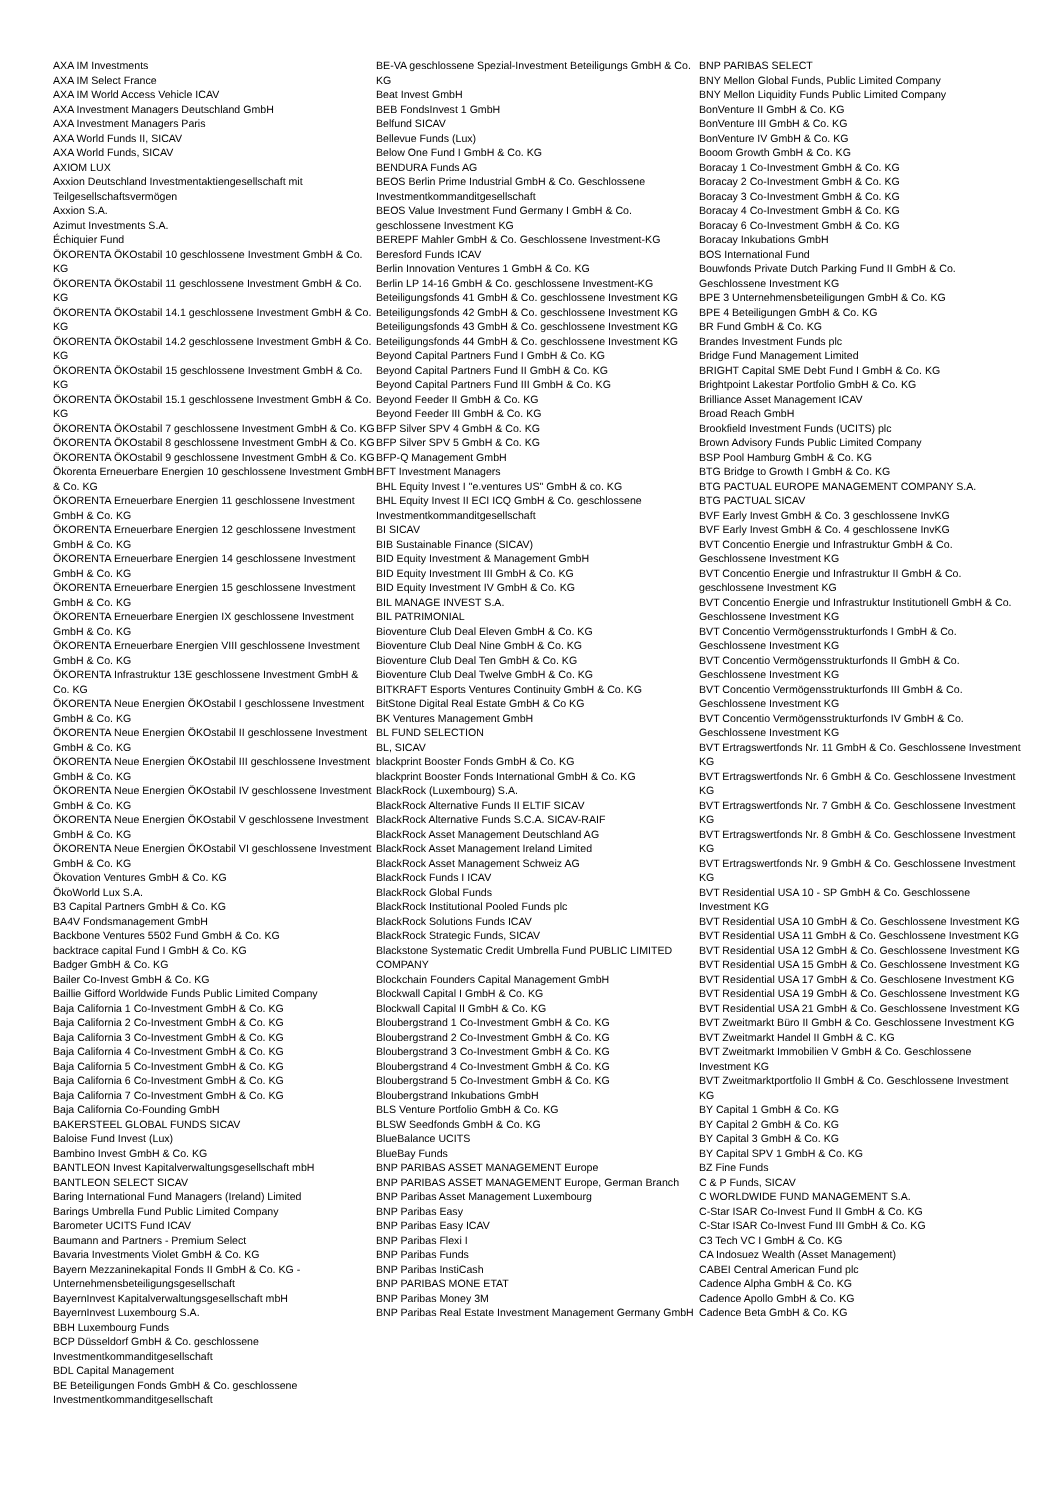AXA IM Investments
AXA IM Select France
AXA IM World Access Vehicle ICAV
AXA Investment Managers Deutschland GmbH
AXA Investment Managers Paris
AXA World Funds II, SICAV
AXA World Funds, SICAV
AXIOM LUX
Axxion Deutschland Investmentaktiengesellschaft mit Teilgesellschaftsvermögen
Axxion S.A.
Azimut Investments S.A.
Échiquier Fund
ÖKORENTA ÖKOstabil 10 geschlossene Investment GmbH & Co. KG
ÖKORENTA ÖKOstabil 11 geschlossene Investment GmbH & Co. KG
ÖKORENTA ÖKOstabil 14.1 geschlossene Investment GmbH & Co. KG
ÖKORENTA ÖKOstabil 14.2 geschlossene Investment GmbH & Co. KG
ÖKORENTA ÖKOstabil 15 geschlossene Investment GmbH & Co. KG
ÖKORENTA ÖKOstabil 15.1 geschlossene Investment GmbH & Co. KG
ÖKORENTA ÖKOstabil 7 geschlossene Investment GmbH & Co. KG
ÖKORENTA ÖKOstabil 8 geschlossene Investment GmbH & Co. KG
ÖKORENTA ÖKOstabil 9 geschlossene Investment GmbH & Co. KG
Ökorenta Erneuerbare Energien 10 geschlossene Investment GmbH & Co. KG
ÖKORENTA Erneuerbare Energien 11 geschlossene Investment GmbH & Co. KG
ÖKORENTA Erneuerbare Energien 12 geschlossene Investment GmbH & Co. KG
ÖKORENTA Erneuerbare Energien 14 geschlossene Investment GmbH & Co. KG
ÖKORENTA Erneuerbare Energien 15 geschlossene Investment GmbH & Co. KG
ÖKORENTA Erneuerbare Energien IX geschlossene Investment GmbH & Co. KG
ÖKORENTA Erneuerbare Energien VIII geschlossene Investment GmbH & Co. KG
ÖKORENTA Infrastruktur 13E geschlossene Investment GmbH & Co. KG
ÖKORENTA Neue Energien ÖKOstabil I geschlossene Investment GmbH & Co. KG
ÖKORENTA Neue Energien ÖKOstabil II geschlossene Investment GmbH & Co. KG
ÖKORENTA Neue Energien ÖKOstabil III geschlossene Investment GmbH & Co. KG
ÖKORENTA Neue Energien ÖKOstabil IV geschlossene Investment GmbH & Co. KG
ÖKORENTA Neue Energien ÖKOstabil V geschlossene Investment GmbH & Co. KG
ÖKORENTA Neue Energien ÖKOstabil VI geschlossene Investment GmbH & Co. KG
Ökovation Ventures GmbH & Co. KG
ÖkoWorld Lux S.A.
B3 Capital Partners GmbH & Co. KG
BA4V Fondsmanagement GmbH
Backbone Ventures 5502 Fund GmbH & Co. KG
backtrace capital Fund I GmbH & Co. KG
Badger GmbH & Co. KG
Bailer Co-Invest GmbH & Co. KG
Baillie Gifford Worldwide Funds Public Limited Company
Baja California 1 Co-Investment GmbH & Co. KG
Baja California 2 Co-Investment GmbH & Co. KG
Baja California 3 Co-Investment GmbH & Co. KG
Baja California 4 Co-Investment GmbH & Co. KG
Baja California 5 Co-Investment GmbH & Co. KG
Baja California 6 Co-Investment GmbH & Co. KG
Baja California 7 Co-Investment GmbH & Co. KG
Baja California Co-Founding GmbH
BAKERSTEEL GLOBAL FUNDS SICAV
Baloise Fund Invest (Lux)
Bambino Invest GmbH & Co. KG
BANTLEON Invest Kapitalverwaltungsgesellschaft mbH
BANTLEON SELECT SICAV
Baring International Fund Managers (Ireland) Limited
Barings Umbrella Fund Public Limited Company
Barometer UCITS Fund ICAV
Baumann and Partners - Premium Select
Bavaria Investments Violet GmbH & Co. KG
Bayern Mezzaninekapital Fonds II GmbH & Co. KG - Unternehmensbeteiligungsgesellschaft
BayernInvest Kapitalverwaltungsgesellschaft mbH
BayernInvest Luxembourg S.A.
BBH Luxembourg Funds
BCP Düsseldorf GmbH & Co. geschlossene Investmentkommanditgesellschaft
BDL Capital Management
BE Beteiligungen Fonds GmbH & Co. geschlossene Investmentkommanditgesellschaft
BE-VA geschlossene Spezial-Investment Beteiligungs GmbH & Co. KG
Beat Invest GmbH
BEB FondsInvest 1 GmbH
Belfund SICAV
Bellevue Funds (Lux)
Below One Fund I GmbH & Co. KG
BENDURA Funds AG
BEOS Berlin Prime Industrial GmbH & Co. Geschlossene Investmentkommanditgesellschaft
BEOS Value Investment Fund Germany I GmbH & Co. geschlossene Investment KG
BEREPF Mahler GmbH & Co. Geschlossene Investment-KG
Beresford Funds ICAV
Berlin Innovation Ventures 1 GmbH & Co. KG
Berlin LP 14-16 GmbH & Co. geschlossene Investment-KG
Beteiligungsfonds 41 GmbH & Co. geschlossene Investment KG
Beteiligungsfonds 42 GmbH & Co. geschlossene Investment KG
Beteiligungsfonds 43 GmbH & Co. geschlossene Investment KG
Beteiligungsfonds 44 GmbH & Co. geschlossene Investment KG
Beyond Capital Partners Fund I GmbH & Co. KG
Beyond Capital Partners Fund II GmbH & Co. KG
Beyond Capital Partners Fund III GmbH & Co. KG
Beyond Feeder II GmbH & Co. KG
Beyond Feeder III GmbH & Co. KG
BFP Silver SPV 4 GmbH & Co. KG
BFP Silver SPV 5 GmbH & Co. KG
BFP-Q Management GmbH
BFT Investment Managers
BHL Equity Invest I "e.ventures US" GmbH & co. KG
BHL Equity Invest II ECI ICQ GmbH & Co. geschlossene Investmentkommanditgesellschaft
BI SICAV
BIB Sustainable Finance (SICAV)
BID Equity Investment & Management GmbH
BID Equity Investment III GmbH & Co. KG
BID Equity Investment IV GmbH & Co. KG
BIL MANAGE INVEST S.A.
BIL PATRIMONIAL
Bioventure Club Deal Eleven GmbH & Co. KG
Bioventure Club Deal Nine GmbH & Co. KG
Bioventure Club Deal Ten GmbH & Co. KG
Bioventure Club Deal Twelve GmbH & Co. KG
BITKRAFT Esports Ventures Continuity GmbH & Co. KG
BitStone Digital Real Estate GmbH & Co KG
BK Ventures Management GmbH
BL FUND SELECTION
BL, SICAV
blackprint Booster Fonds GmbH & Co. KG
blackprint Booster Fonds International GmbH & Co. KG
BlackRock (Luxembourg) S.A.
BlackRock Alternative Funds II ELTIF SICAV
BlackRock Alternative Funds S.C.A. SICAV-RAIF
BlackRock Asset Management Deutschland AG
BlackRock Asset Management Ireland Limited
BlackRock Asset Management Schweiz AG
BlackRock Funds I ICAV
BlackRock Global Funds
BlackRock Institutional Pooled Funds plc
BlackRock Solutions Funds ICAV
BlackRock Strategic Funds, SICAV
Blackstone Systematic Credit Umbrella Fund PUBLIC LIMITED COMPANY
Blockchain Founders Capital Management GmbH
Blockwall Capital I GmbH & Co. KG
Blockwall Capital II GmbH & Co. KG
Bloubergstrand 1 Co-Investment GmbH & Co. KG
Bloubergstrand 2 Co-Investment GmbH & Co. KG
Bloubergstrand 3 Co-Investment GmbH & Co. KG
Bloubergstrand 4 Co-Investment GmbH & Co. KG
Bloubergstrand 5 Co-Investment GmbH & Co. KG
Bloubergstrand Inkubations GmbH
BLS Venture Portfolio GmbH & Co. KG
BLSW Seedfonds GmbH & Co. KG
BlueBalance UCITS
BlueBay Funds
BNP PARIBAS ASSET MANAGEMENT Europe
BNP PARIBAS ASSET MANAGEMENT Europe, German Branch
BNP Paribas Asset Management Luxembourg
BNP Paribas Easy
BNP Paribas Easy ICAV
BNP Paribas Flexi I
BNP Paribas Funds
BNP Paribas InstiCash
BNP PARIBAS MONE ETAT
BNP Paribas Money 3M
BNP Paribas Real Estate Investment Management Germany GmbH
BNP PARIBAS SELECT
BNY Mellon Global Funds, Public Limited Company
BNY Mellon Liquidity Funds Public Limited Company
BonVenture II GmbH & Co. KG
BonVenture III GmbH & Co. KG
BonVenture IV GmbH & Co. KG
Booom Growth GmbH & Co. KG
Boracay 1 Co-Investment GmbH & Co. KG
Boracay 2 Co-Investment GmbH & Co. KG
Boracay 3 Co-Investment GmbH & Co. KG
Boracay 4 Co-Investment GmbH & Co. KG
Boracay 6 Co-Investment GmbH & Co. KG
Boracay Inkubations GmbH
BOS International Fund
Bouwfonds Private Dutch Parking Fund II GmbH & Co. Geschlossene Investment KG
BPE 3 Unternehmensbeteiligungen GmbH & Co. KG
BPE 4 Beteiligungen GmbH & Co. KG
BR Fund GmbH & Co. KG
Brandes Investment Funds plc
Bridge Fund Management Limited
BRIGHT Capital SME Debt Fund I GmbH & Co. KG
Brightpoint Lakestar Portfolio GmbH & Co. KG
Brilliance Asset Management ICAV
Broad Reach GmbH
Brookfield Investment Funds (UCITS) plc
Brown Advisory Funds Public Limited Company
BSP Pool Hamburg GmbH & Co. KG
BTG Bridge to Growth I GmbH & Co. KG
BTG PACTUAL EUROPE MANAGEMENT COMPANY S.A.
BTG PACTUAL SICAV
BVF Early Invest GmbH & Co. 3 geschlossene InvKG
BVF Early Invest GmbH & Co. 4 geschlossene InvKG
BVT Concentio Energie und Infrastruktur GmbH & Co. Geschlossene Investment KG
BVT Concentio Energie und Infrastruktur II GmbH & Co. geschlossene Investment KG
BVT Concentio Energie und Infrastruktur Institutionell GmbH & Co. Geschlossene Investment KG
BVT Concentio Vermögensstrukturfonds I GmbH & Co. Geschlossene Investment KG
BVT Concentio Vermögensstrukturfonds II GmbH & Co. Geschlossene Investment KG
BVT Concentio Vermögensstrukturfonds III GmbH & Co. Geschlossene Investment KG
BVT Concentio Vermögensstrukturfonds IV GmbH & Co. Geschlossene Investment KG
BVT Ertragswertfonds Nr. 11 GmbH & Co. Geschlossene Investment KG
BVT Ertragswertfonds Nr. 6 GmbH & Co. Geschlossene Investment KG
BVT Ertragswertfonds Nr. 7 GmbH & Co. Geschlossene Investment KG
BVT Ertragswertfonds Nr. 8 GmbH & Co. Geschlossene Investment KG
BVT Ertragswertfonds Nr. 9 GmbH & Co. Geschlossene Investment KG
BVT Residential USA 10 - SP GmbH & Co. Geschlossene Investment KG
BVT Residential USA 10 GmbH & Co. Geschlossene Investment KG
BVT Residential USA 11 GmbH & Co. Geschlossene Investment KG
BVT Residential USA 12 GmbH & Co. Geschlossene Investment KG
BVT Residential USA 15 GmbH & Co. Geschlossene Investment KG
BVT Residential USA 17 GmbH & Co. Geschlosene Investment KG
BVT Residential USA 19 GmbH & Co. Geschlossene Investment KG
BVT Residential USA 21 GmbH & Co. Geschlossene Investment KG
BVT Zweitmarkt Büro II GmbH & Co. Geschlossene Investment KG
BVT Zweitmarkt Handel II GmbH & C. KG
BVT Zweitmarkt Immobilien V GmbH & Co. Geschlossene Investment KG
BVT Zweitmarktportfolio II GmbH & Co. Geschlossene Investment KG
BY Capital 1 GmbH & Co. KG
BY Capital 2 GmbH & Co. KG
BY Capital 3 GmbH & Co. KG
BY Capital SPV 1 GmbH & Co. KG
BZ Fine Funds
C & P Funds, SICAV
C WORLDWIDE FUND MANAGEMENT S.A.
C-Star ISAR Co-Invest Fund II GmbH & Co. KG
C-Star ISAR Co-Invest Fund III GmbH & Co. KG
C3 Tech VC I GmbH & Co. KG
CA Indosuez Wealth (Asset Management)
CABEI Central American Fund plc
Cadence Alpha GmbH & Co. KG
Cadence Apollo GmbH & Co. KG
Cadence Beta GmbH & Co. KG